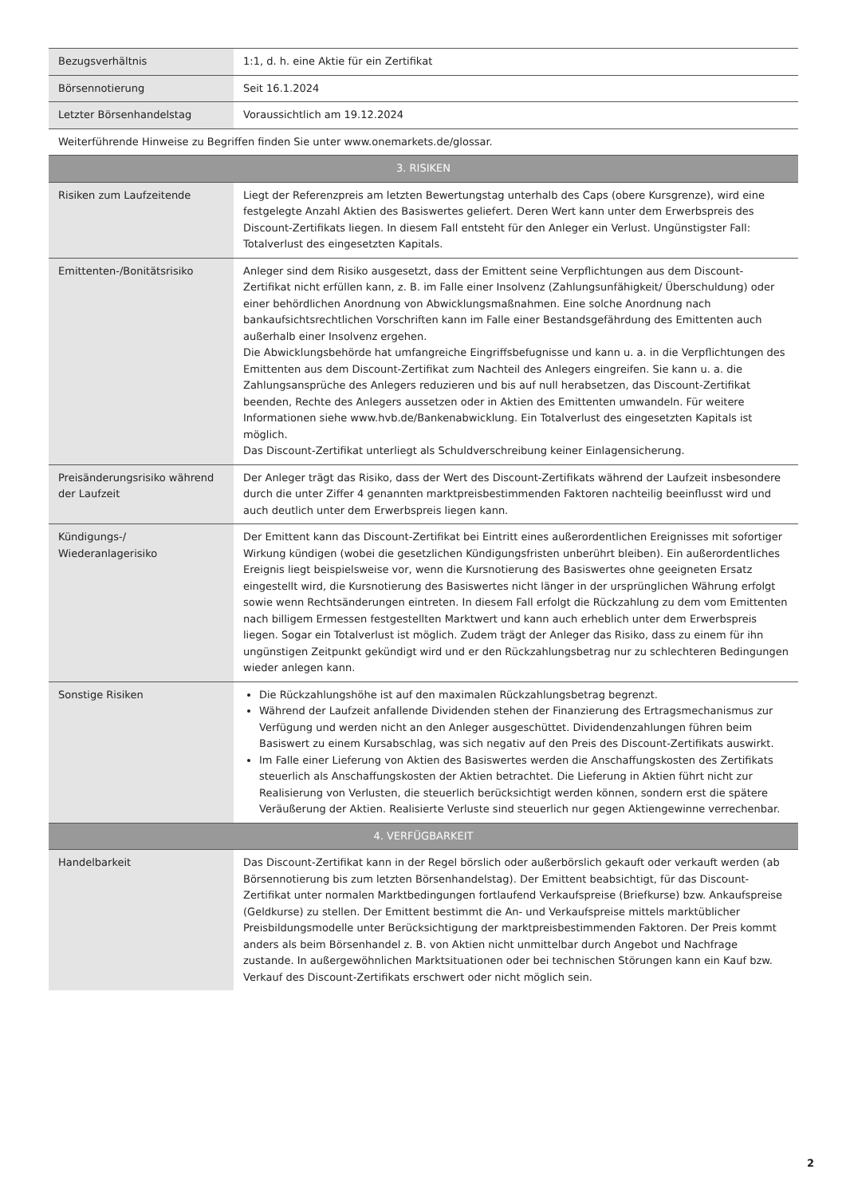| Bezugsverhältnis | 1:1, d. h. eine Aktie für ein Zertifikat |
| Börsennotierung | Seit 16.1.2024 |
| Letzter Börsenhandelstag | Voraussichtlich am 19.12.2024 |
| Weiterführende Hinweise zu Begriffen finden Sie unter www.onemarkets.de/glossar. | |
| 3. RISIKEN | |
| Risiken zum Laufzeitende | Liegt der Referenzpreis am letzten Bewertungstag unterhalb des Caps (obere Kursgrenze), wird eine festgelegte Anzahl Aktien des Basiswertes geliefert. Deren Wert kann unter dem Erwerbspreis des Discount-Zertifikats liegen. In diesem Fall entsteht für den Anleger ein Verlust. Ungünstigster Fall: Totalverlust des eingesetzten Kapitals. |
| Emittenten-/Bonitätsrisiko | Anleger sind dem Risiko ausgesetzt, dass der Emittent seine Verpflichtungen aus dem Discount-Zertifikat nicht erfüllen kann, z. B. im Falle einer Insolvenz (Zahlungsunfähigkeit/ Überschuldung) oder einer behördlichen Anordnung von Abwicklungsmaßnahmen. Eine solche Anordnung nach bankaufsichtsrechtlichen Vorschriften kann im Falle einer Bestandsgefährdung des Emittenten auch außerhalb einer Insolvenz ergehen. Die Abwicklungsbehörde hat umfangreiche Eingriffsbefugnisse und kann u. a. in die Verpflichtungen des Emittenten aus dem Discount-Zertifikat zum Nachteil des Anlegers eingreifen. Sie kann u. a. die Zahlungsansprüche des Anlegers reduzieren und bis auf null herabsetzen, das Discount-Zertifikat beenden, Rechte des Anlegers aussetzen oder in Aktien des Emittenten umwandeln. Für weitere Informationen siehe www.hvb.de/Bankenabwicklung. Ein Totalverlust des eingesetzten Kapitals ist möglich. Das Discount-Zertifikat unterliegt als Schuldverschreibung keiner Einlagensicherung. |
| Preisänderungsrisiko während der Laufzeit | Der Anleger trägt das Risiko, dass der Wert des Discount-Zertifikats während der Laufzeit insbesondere durch die unter Ziffer 4 genannten marktpreisbestimmenden Faktoren nachteilig beeinflusst wird und auch deutlich unter dem Erwerbspreis liegen kann. |
| Kündigungs-/ Wiederanlagerisiko | Der Emittent kann das Discount-Zertifikat bei Eintritt eines außerordentlichen Ereignisses mit sofortiger Wirkung kündigen (wobei die gesetzlichen Kündigungsfristen unberührt bleiben). Ein außerordentliches Ereignis liegt beispielsweise vor, wenn die Kursnotierung des Basiswertes ohne geeigneten Ersatz eingestellt wird, die Kursnotierung des Basiswertes nicht länger in der ursprünglichen Währung erfolgt sowie wenn Rechtsänderungen eintreten. In diesem Fall erfolgt die Rückzahlung zu dem vom Emittenten nach billigem Ermessen festgestellten Marktwert und kann auch erheblich unter dem Erwerbspreis liegen. Sogar ein Totalverlust ist möglich. Zudem trägt der Anleger das Risiko, dass zu einem für ihn ungünstigen Zeitpunkt gekündigt wird und er den Rückzahlungsbetrag nur zu schlechteren Bedingungen wieder anlegen kann. |
| Sonstige Risiken | Die Rückzahlungshöhe ist auf den maximalen Rückzahlungsbetrag begrenzt. Während der Laufzeit anfallende Dividenden stehen der Finanzierung des Ertragsmechanismus zur Verfügung und werden nicht an den Anleger ausgeschüttet. Dividendenzahlungen führen beim Basiswert zu einem Kursabschlag, was sich negativ auf den Preis des Discount-Zertifikats auswirkt. Im Falle einer Lieferung von Aktien des Basiswertes werden die Anschaffungskosten des Zertifikats steuerlich als Anschaffungskosten der Aktien betrachtet. Die Lieferung in Aktien führt nicht zur Realisierung von Verlusten, die steuerlich berücksichtigt werden können, sondern erst die spätere Veräußerung der Aktien. Realisierte Verluste sind steuerlich nur gegen Aktiengewinne verrechenbar. |
| 4. VERFÜGBARKEIT | |
| Handelbarkeit | Das Discount-Zertifikat kann in der Regel börslich oder außerbörslich gekauft oder verkauft werden (ab Börsennotierung bis zum letzten Börsenhandelstag). Der Emittent beabsichtigt, für das Discount-Zertifikat unter normalen Marktbedingungen fortlaufend Verkaufspreise (Briefkurse) bzw. Ankaufspreise (Geldkurse) zu stellen. Der Emittent bestimmt die An- und Verkaufspreise mittels marktüblicher Preisbildungsmodelle unter Berücksichtigung der marktpreisbestimmenden Faktoren. Der Preis kommt anders als beim Börsenhandel z. B. von Aktien nicht unmittelbar durch Angebot und Nachfrage zustande. In außergewöhnlichen Marktsituationen oder bei technischen Störungen kann ein Kauf bzw. Verkauf des Discount-Zertifikats erschwert oder nicht möglich sein. |
2